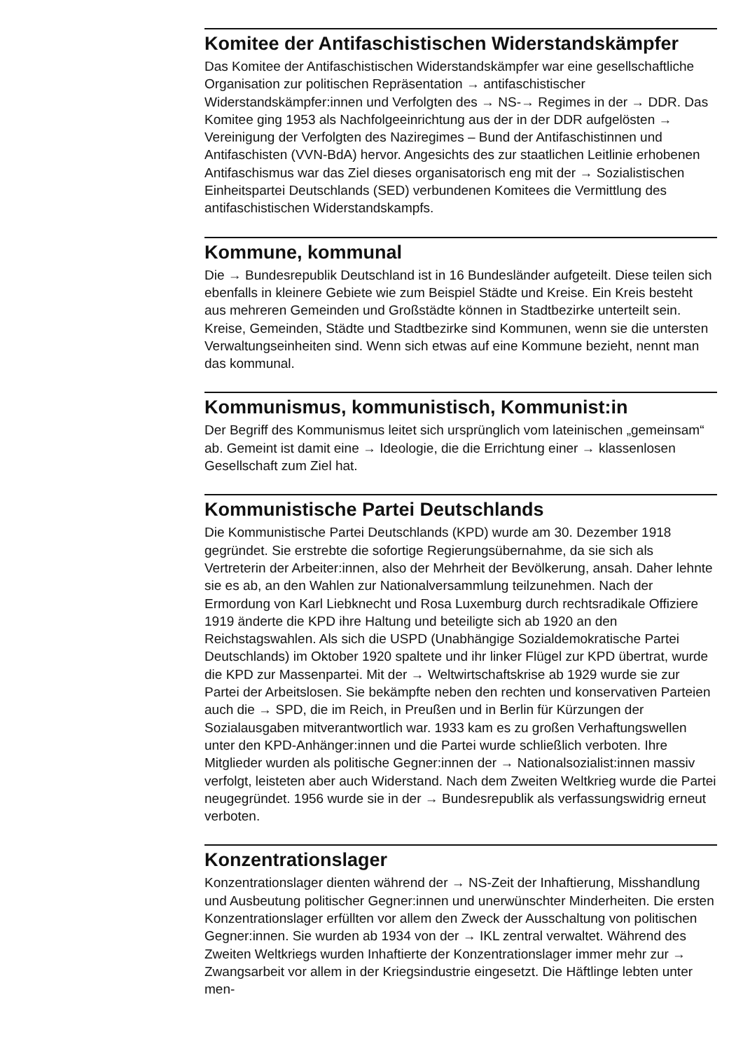Komitee der Antifaschistischen Widerstandskämpfer
Das Komitee der Antifaschistischen Widerstandskämpfer war eine gesell­schaftliche Organisation zur politischen Repräsentation → antifaschis­tischer Widerstandskämpfer:innen und Verfolgten des → NS-→ Regimes in der → DDR. Das Komitee ging 1953 als Nachfolgeeinrichtung aus der in der DDR aufgelösten → Vereinigung der Verfolgten des Naziregimes – Bund der Antifaschistinnen und Antifaschisten (VVN-BdA) hervor. Angesichts des zur staatlichen Leitlinie erhobenen Antifaschismus war das Ziel dieses orga­nisatorisch eng mit der → Sozialistischen Einheitspartei Deutschlands (SED) verbundenen Komitees die Vermittlung des antifaschistischen Widerstandskampfs.
Kommune, kommunal
Die → Bundesrepublik Deutschland ist in 16 Bundesländer aufgeteilt. Diese teilen sich ebenfalls in kleinere Gebiete wie zum Beispiel Städte und Kreise. Ein Kreis besteht aus mehreren Gemeinden und Großstädte können in Stadtbezirke unterteilt sein. Kreise, Gemeinden, Städte und Stadtbezirke sind Kommunen, wenn sie die untersten Verwaltungseinheiten sind. Wenn sich etwas auf eine Kommune bezieht, nennt man das kommunal.
Kommunismus, kommunistisch, Kommunist:in
Der Begriff des Kommunismus leitet sich ursprünglich vom lateinischen „gemeinsam“ ab. Gemeint ist damit eine → Ideologie, die die Errichtung einer → klassenlosen Gesellschaft zum Ziel hat.
Kommunistische Partei Deutschlands
Die Kommunistische Partei Deutschlands (KPD) wurde am 30. Dezember 1918 gegründet. Sie erstrebte die sofortige Regierungsübernahme, da sie sich als Vertreterin der Arbeiter:innen, also der Mehrheit der Bevölkerung, ansah. Daher lehnte sie es ab, an den Wahlen zur Nationalversammlung teilzunehmen. Nach der Ermordung von Karl Liebknecht und Rosa Luxem­burg durch rechtsradikale Offiziere 1919 änderte die KPD ihre Haltung und beteiligte sich ab 1920 an den Reichstagswahlen. Als sich die USPD (Unab­hängige Sozialdemokratische Partei Deutschlands) im Oktober 1920 spal­tete und ihr linker Flügel zur KPD übertrat, wurde die KPD zur Massen­partei. Mit der → Weltwirtschaftskrise ab 1929 wurde sie zur Partei der Arbeitslosen. Sie bekämpfte neben den rechten und konservativen Par­teien auch die → SPD, die im Reich, in Preußen und in Berlin für Kürzungen der Sozialausgaben mitverantwortlich war. 1933 kam es zu großen Ver­haftungswellen unter den KPD-Anhänger:innen und die Partei wurde schließlich verboten. Ihre Mitglieder wurden als politische Gegner:innen der → Nationalsozialist:innen massiv verfolgt, leisteten aber auch Wider­stand. Nach dem Zweiten Weltkrieg wurde die Partei neugegründet. 1956 wurde sie in der → Bundesrepublik als verfassungswidrig erneut verboten.
Konzentrationslager
Konzentrationslager dienten während der → NS-Zeit der Inhaftierung, Misshandlung und Ausbeutung politischer Gegner:innen und unerwünsch­ter Minderheiten. Die ersten Konzentrationslager erfüllten vor allem den Zweck der Ausschaltung von politischen Gegner:innen. Sie wurden ab 1934 von der → IKL zentral verwaltet. Während des Zweiten Weltkriegs wurden Inhaftierte der Konzentrationslager immer mehr zur → Zwangsarbeit vor allem in der Kriegsindustrie eingesetzt. Die Häftlinge lebten unter men-